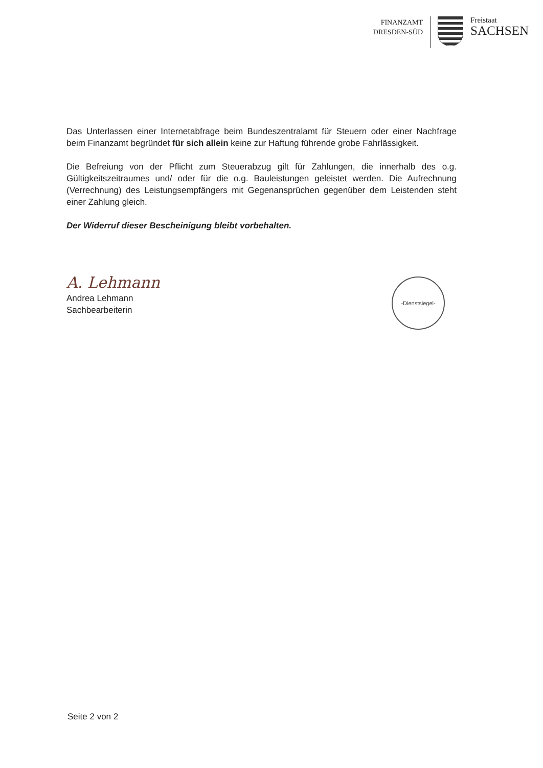FINANZAMT
DRESDEN-SÜD
Freistaat
SACHSEN
Das Unterlassen einer Internetabfrage beim Bundeszentralamt für Steuern oder einer Nachfrage beim Finanzamt begründet für sich allein keine zur Haftung führende grobe Fahrlässigkeit.
Die Befreiung von der Pflicht zum Steuerabzug gilt für Zahlungen, die innerhalb des o.g. Gültigkeitszeitraumes und/ oder für die o.g. Bauleistungen geleistet werden. Die Aufrechnung (Verrechnung) des Leistungsempfängers mit Gegenansprüchen gegenüber dem Leistenden steht einer Zahlung gleich.
Der Widerruf dieser Bescheinigung bleibt vorbehalten.
A. Lehmann
Andrea Lehmann
Sachbearbeiterin
-Dienstsiegel-
Seite 2 von 2